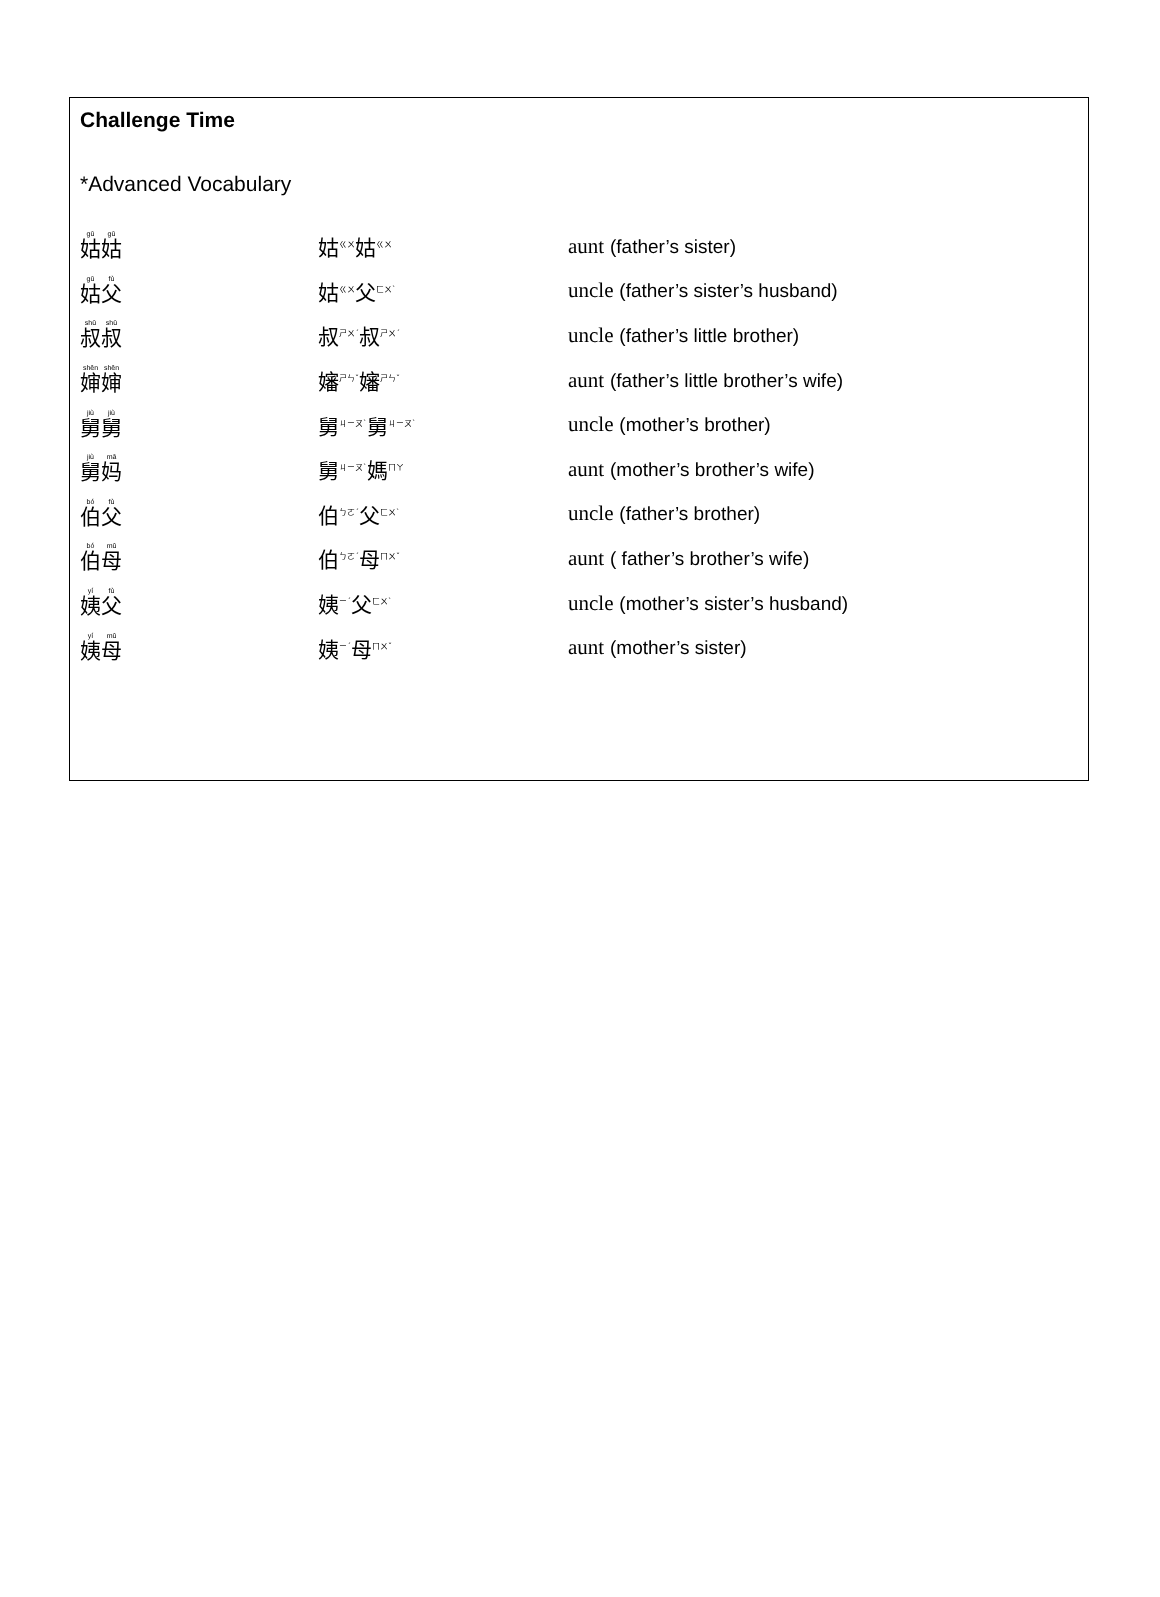Challenge Time
*Advanced Vocabulary
| 姑 姑 | 姑<sup>ㄍㄨ</sup>姑<sup>ㄍㄨ</sup> | aunt (father’s sister) |
| 姑 父 | 姑<sup>ㄍㄨ</sup>父<sup>ㄈㄨˋ</sup> | uncle (father’s sister’s husband) |
| 叔 叔 | 叔<sup>ㄕㄨˊ</sup>叔<sup>ㄕㄨˊ</sup> | uncle (father’s little brother) |
| 婶 婶 | 嬸<sup>ㄕㄣˇ</sup>嬸<sup>ㄕㄣˇ</sup> | aunt (father’s little brother’s wife) |
| 舅 舅 | 舅<sup>ㄐㄧㄡˋ</sup>舅<sup>ㄐㄧㄡˋ</sup> | uncle (mother’s brother) |
| 舅 妈 | 舅<sup>ㄐㄧㄡˋ</sup>媽<sup>ㄇㄚ</sup> | aunt (mother’s brother’s wife) |
| 伯 父 | 伯<sup>ㄅㄛˊ</sup>父<sup>ㄈㄨˋ</sup> | uncle (father’s brother) |
| 伯 母 | 伯<sup>ㄅㄛˊ</sup>母<sup>ㄇㄨˇ</sup> | aunt ( father’s brother’s wife) |
| 姨 父 | 姨<sup>ㄧˊ</sup>父<sup>ㄈㄨˋ</sup> | uncle (mother’s sister’s husband) |
| 姨 母 | 姨<sup>ㄧˊ</sup>母<sup>ㄇㄨˇ</sup> | aunt (mother’s sister) |